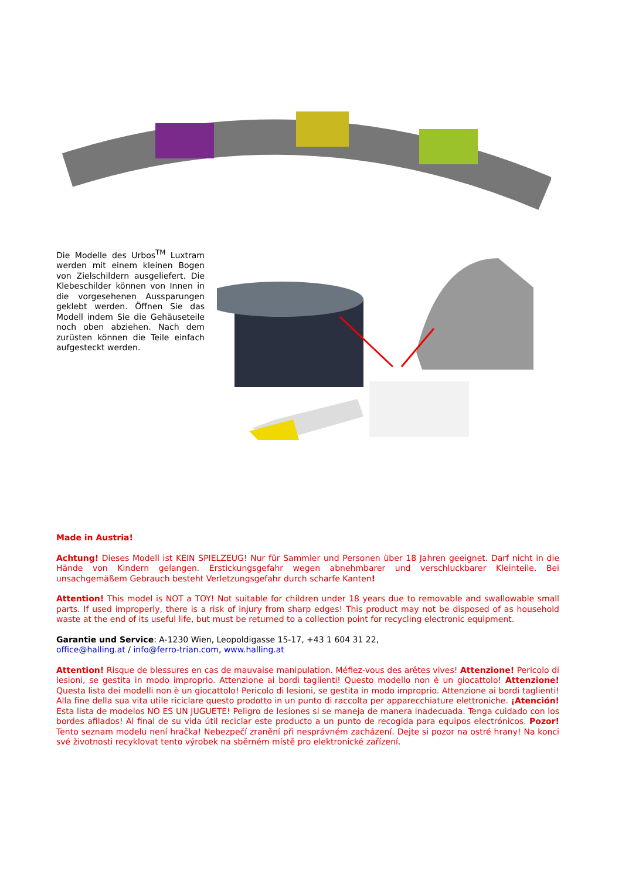Die Modelle des Urbos<sup>TM</sup> Luxtram werden mit einem kleinen Bogen von Zielschildern ausgeliefert. Die Klebeschilder können von Innen in die vorgesehenen Aussparungen geklebt werden. Öffnen Sie das Modell indem Sie die Gehäuseteile noch oben abziehen. Nach dem zurüsten können die Teile einfach aufgesteckt werden.
Made in Austria!
Achtung! Dieses Modell ist KEIN SPIELZEUG! Nur für Sammler und Personen über 18 Jahren geeignet. Darf nicht in die Hände von Kindern gelangen. Erstickungsgefahr wegen abnehmbarer und verschluckbarer Kleinteile. Bei unsachgemäßem Gebrauch besteht Verletzungsgefahr durch scharfe Kanten!
Attention! This model is NOT a TOY! Not suitable for children under 18 years due to removable and swallowable small parts. If used improperly, there is a risk of injury from sharp edges! This product may not be disposed of as household waste at the end of its useful life, but must be returned to a collection point for recycling electronic equipment.
Garantie und Service: A-1230 Wien, Leopoldigasse 15-17, +43 1 604 31 22,
office@halling.at / info@ferro-trian.com, www.halling.at
Attention! Risque de blessures en cas de mauvaise manipulation. Méfiez-vous des arêtes vives! Attenzione! Pericolo di lesioni, se gestita in modo improprio. Attenzione ai bordi taglienti! Questo modello non è un giocattolo! Attenzione! Questa lista dei modelli non è un giocattolo! Pericolo di lesioni, se gestita in modo improprio. Attenzione ai bordi taglienti! Alla fine della sua vita utile riciclare questo prodotto in un punto di raccolta per apparecchiature elettroniche. ¡Atención! Esta lista de modelos NO ES UN JUGUETE! Peligro de lesiones si se maneja de manera inadecuada. Tenga cuidado con los bordes afilados! Al final de su vida útil reciclar este producto a un punto de recogida para equipos electrónicos. Pozor! Tento seznam modelu není hračka! Nebezpečí zranění při nesprávném zacházení. Dejte si pozor na ostré hrany! Na konci své životnosti recyklovat tento výrobek na sběrném místě pro elektronické zařízení.